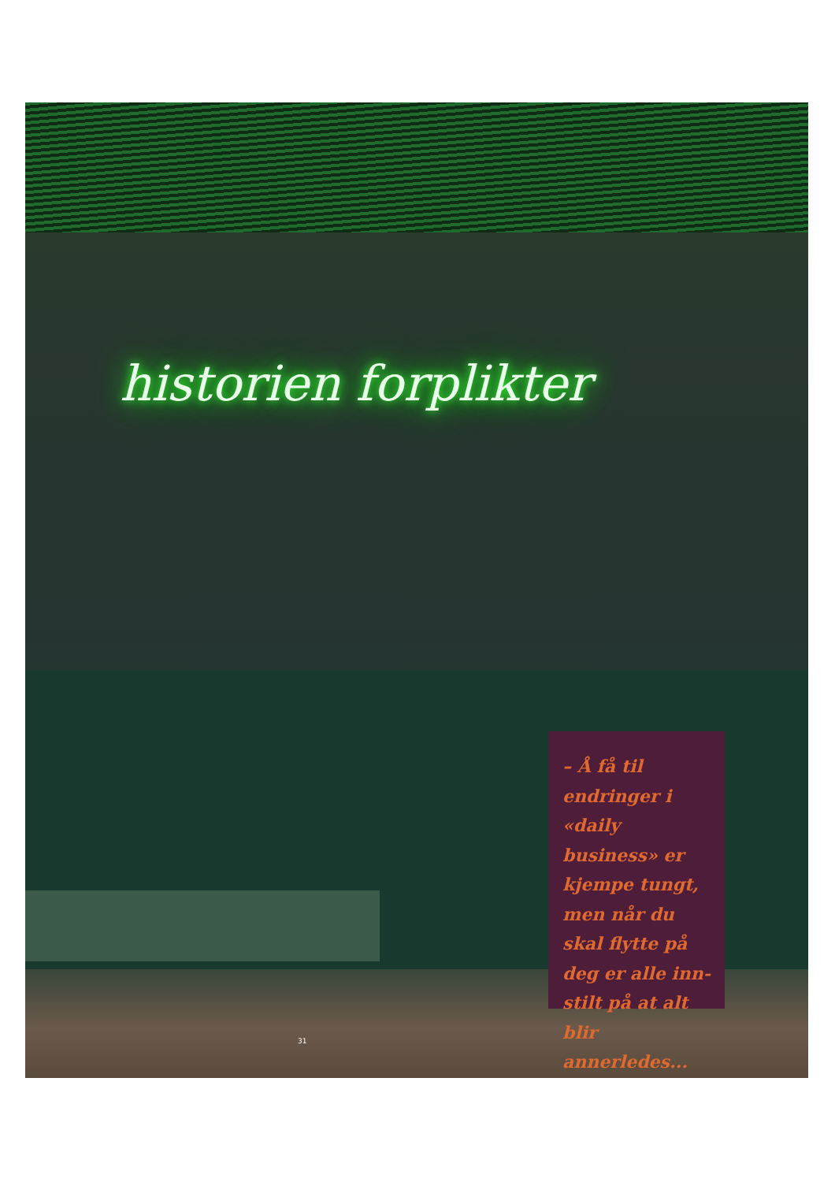historien forplikter
– Å få til endringer i «daily business» er kjempe tungt, men når du skal flytte på deg er alle inn-stilt på at alt blir annerledes...
31